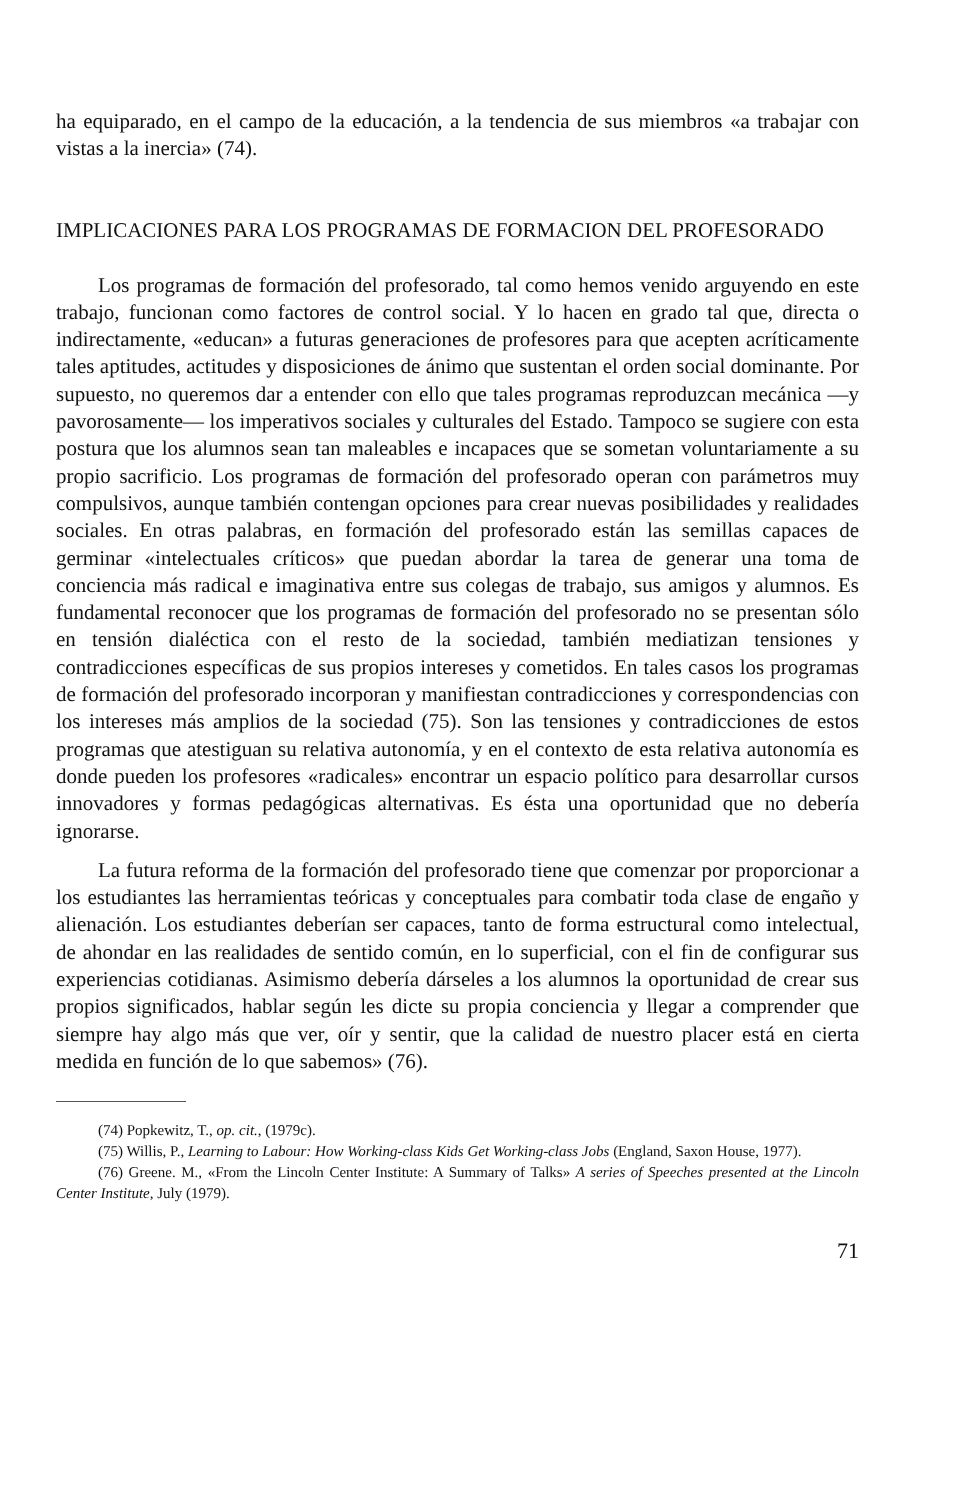ha equiparado, en el campo de la educación, a la tendencia de sus miembros «a trabajar con vistas a la inercia» (74).
IMPLICACIONES PARA LOS PROGRAMAS DE FORMACION DEL PROFESORADO
Los programas de formación del profesorado, tal como hemos venido arguyendo en este trabajo, funcionan como factores de control social. Y lo hacen en grado tal que, directa o indirectamente, «educan» a futuras generaciones de profesores para que acepten acríticamente tales aptitudes, actitudes y disposiciones de ánimo que sustentan el orden social dominante. Por supuesto, no queremos dar a entender con ello que tales programas reproduzcan mecánica —y pavorosamente— los imperativos sociales y culturales del Estado. Tampoco se sugiere con esta postura que los alumnos sean tan maleables e incapaces que se sometan voluntariamente a su propio sacrificio. Los programas de formación del profesorado operan con parámetros muy compulsivos, aunque también contengan opciones para crear nuevas posibilidades y realidades sociales. En otras palabras, en formación del profesorado están las semillas capaces de germinar «intelectuales críticos» que puedan abordar la tarea de generar una toma de conciencia más radical e imaginativa entre sus colegas de trabajo, sus amigos y alumnos. Es fundamental reconocer que los programas de formación del profesorado no se presentan sólo en tensión dialéctica con el resto de la sociedad, también mediatizan tensiones y contradicciones específicas de sus propios intereses y cometidos. En tales casos los programas de formación del profesorado incorporan y manifiestan contradicciones y correspondencias con los intereses más amplios de la sociedad (75). Son las tensiones y contradicciones de estos programas que atestiguan su relativa autonomía, y en el contexto de esta relativa autonomía es donde pueden los profesores «radicales» encontrar un espacio político para desarrollar cursos innovadores y formas pedagógicas alternativas. Es ésta una oportunidad que no debería ignorarse.
La futura reforma de la formación del profesorado tiene que comenzar por proporcionar a los estudiantes las herramientas teóricas y conceptuales para combatir toda clase de engaño y alienación. Los estudiantes deberían ser capaces, tanto de forma estructural como intelectual, de ahondar en las realidades de sentido común, en lo superficial, con el fin de configurar sus experiencias cotidianas. Asimismo debería dárseles a los alumnos la oportunidad de crear sus propios significados, hablar según les dicte su propia conciencia y llegar a comprender que siempre hay algo más que ver, oír y sentir, que la calidad de nuestro placer está en cierta medida en función de lo que sabemos» (76).
(74) Popkewitz, T., op. cit., (1979c).
(75) Willis, P., Learning to Labour: How Working-class Kids Get Working-class Jobs (England, Saxon House, 1977).
(76) Greene. M., «From the Lincoln Center Institute: A Summary of Talks» A series of Speeches presented at the Lincoln Center Institute, July (1979).
71